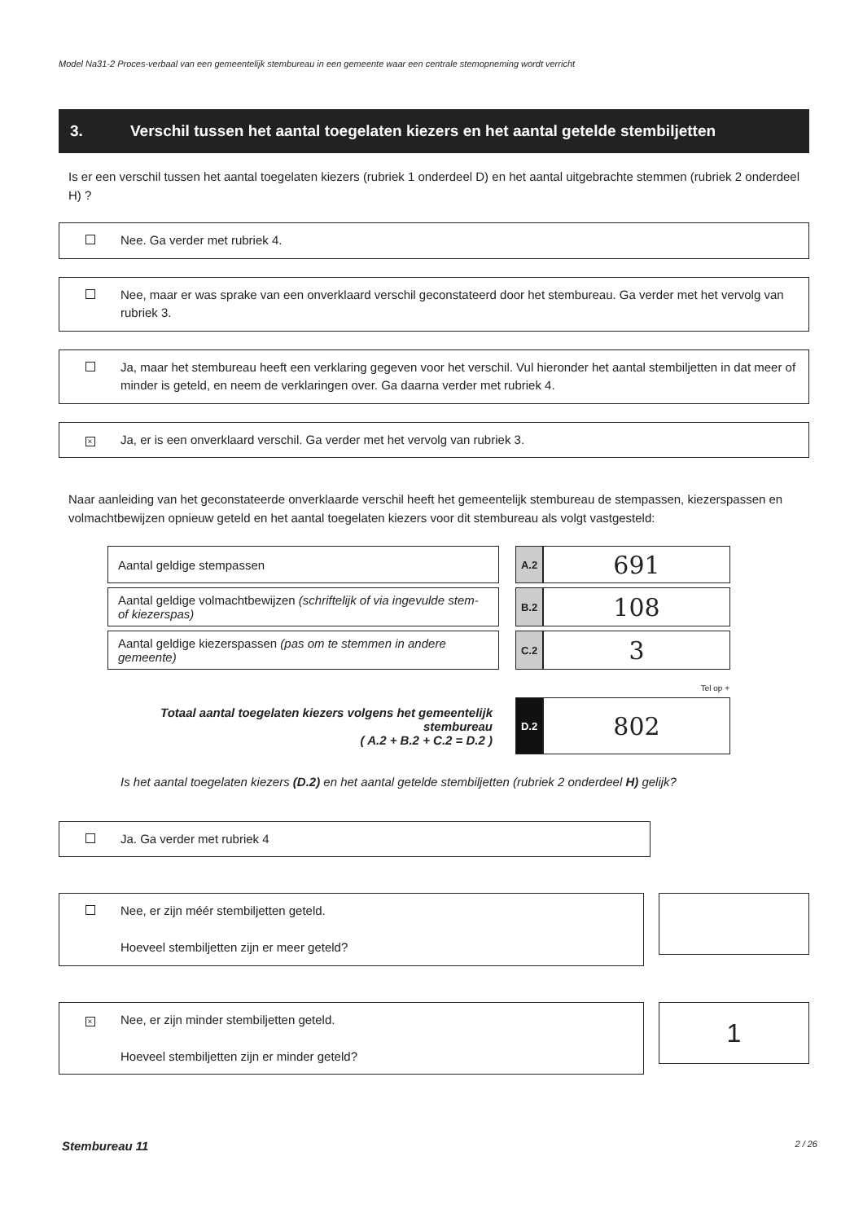Model Na31-2 Proces-verbaal van een gemeentelijk stembureau in een gemeente waar een centrale stemopneming wordt verricht
3. Verschil tussen het aantal toegelaten kiezers en het aantal getelde stembiljetten
Is er een verschil tussen het aantal toegelaten kiezers (rubriek 1 onderdeel D) en het aantal uitgebrachte stemmen (rubriek 2 onderdeel H) ?
Nee. Ga verder met rubriek 4.
Nee, maar er was sprake van een onverklaard verschil geconstateerd door het stembureau. Ga verder met het vervolg van rubriek 3.
Ja, maar het stembureau heeft een verklaring gegeven voor het verschil. Vul hieronder het aantal stembiljetten in dat meer of minder is geteld, en neem de verklaringen over. Ga daarna verder met rubriek 4.
×
Ja, er is een onverklaard verschil. Ga verder met het vervolg van rubriek 3.
Naar aanleiding van het geconstateerde onverklaarde verschil heeft het gemeentelijk stembureau de stempassen, kiezerspassen en volmachtbewijzen opnieuw geteld en het aantal toegelaten kiezers voor dit stembureau als volgt vastgesteld:
| Aantal geldige stempassen | | A.2 | 691 |
| Aantal geldige volmachtbewijzen (schriftelijk of via ingevulde stem- of kiezerspas) | | B.2 | 108 |
| Aantal geldige kiezerspassen (pas om te stemmen in andere gemeente) | | C.2 | 3 |
| | | Tel op + | |
| Totaal aantal toegelaten kiezers volgens het gemeentelijk stembureau ( A.2 + B.2 + C.2 = D.2 ) | | D.2 | 802 |
Is het aantal toegelaten kiezers (D.2) en het aantal getelde stembiljetten (rubriek 2 onderdeel H) gelijk?
Ja. Ga verder met rubriek 4
Nee, er zijn méér stembiljetten geteld.
Hoeveel stembiljetten zijn er meer geteld?
×
Nee, er zijn minder stembiljetten geteld.
Hoeveel stembiljetten zijn er minder geteld?
1
Stembureau 11 2 / 26